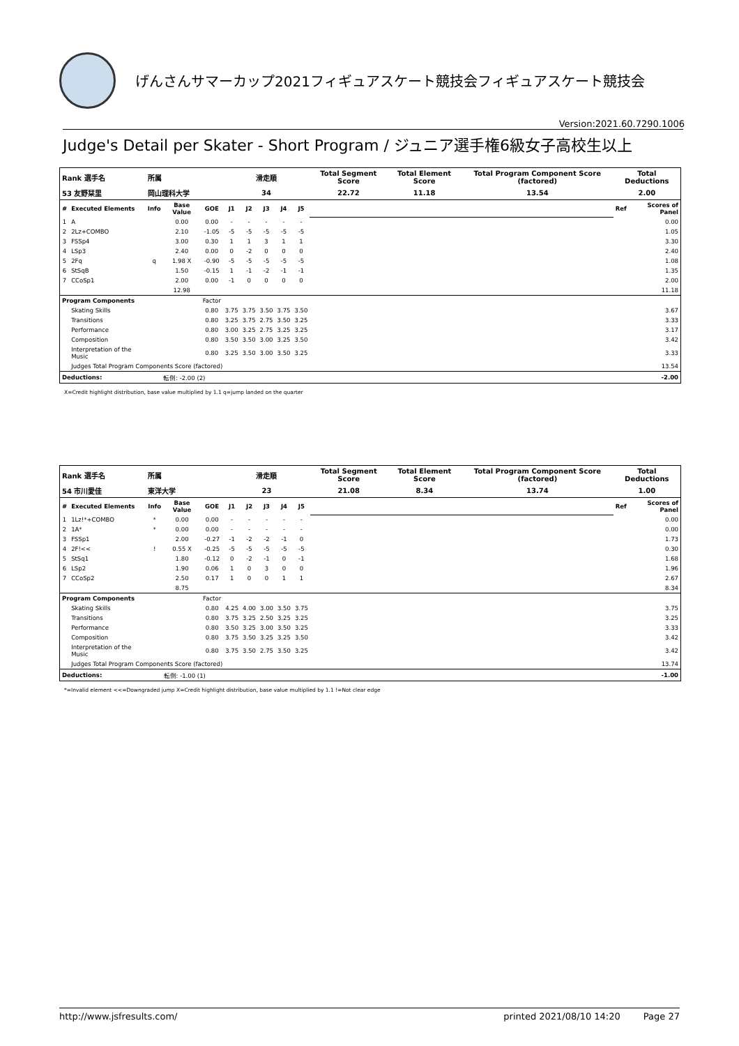げんさんサマーカップ2021フィギュアスケート競技会フィギュアスケート競技会
Version:2021.60.7290.1006
Judge's Detail per Skater - Short Program / ジュニア選手権6級女子高校生以上
| Rank 選手名 | | 所属 | | | 滑走順 | | | | | Total Segment Score | Total Element Score | Total Program Component Score (factored) | Total Deductions | |
| 53 友野栞里 | | 岡山理科大学 | | | 34 | | | | | 22.72 | 11.18 | 13.54 | 2.00 | |
| # | Executed Elements | Info | Base Value | GOE | J1 | J2 | J3 | J4 | J5 | | | | Ref | Scores of Panel |
| 1 | A | | 0.00 | 0.00 | - | - | - | - | - | | | | | 0.00 |
| 2 | 2Lz+COMBO | | 2.10 | -1.05 | -5 | -5 | -5 | -5 | -5 | | | | | 1.05 |
| 3 | FSSp4 | | 3.00 | 0.30 | 1 | 1 | 3 | 1 | 1 | | | | | 3.30 |
| 4 | LSp3 | | 2.40 | 0.00 | 0 | -2 | 0 | 0 | 0 | | | | | 2.40 |
| 5 | 2Fq | q | 1.98 X | -0.90 | -5 | -5 | -5 | -5 | -5 | | | | | 1.08 |
| 6 | StSqB | | 1.50 | -0.15 | 1 | -1 | -2 | -1 | -1 | | | | | 1.35 |
| 7 | CCoSp1 | | 2.00 | 0.00 | -1 | 0 | 0 | 0 | 0 | | | | | 2.00 |
| | | | 12.98 | | | | | | | | | | | 11.18 |
| Program Components | | | | Factor | | | | | | | | | | |
| | Skating Skills | | | 0.80 | 3.75 | 3.75 | 3.50 | 3.75 | 3.50 | | | | | 3.67 |
| | Transitions | | | 0.80 | 3.25 | 3.75 | 2.75 | 3.50 | 3.25 | | | | | 3.33 |
| | Performance | | | 0.80 | 3.00 | 3.25 | 2.75 | 3.25 | 3.25 | | | | | 3.17 |
| | Composition | | | 0.80 | 3.50 | 3.50 | 3.00 | 3.25 | 3.50 | | | | | 3.42 |
| | Interpretation of the Music | | | 0.80 | 3.25 | 3.50 | 3.00 | 3.50 | 3.25 | | | | | 3.33 |
| | Judges Total Program Components Score (factored) | | | | | | | | | | | | | 13.54 |
| Deductions: | | 転倒: -2.00 (2) | | | | | | | | | | | | -2.00 |
X=Credit highlight distribution, base value multiplied by 1.1 q=jump landed on the quarter
| Rank 選手名 | | 所属 | | | 滑走順 | | | | | Total Segment Score | Total Element Score | Total Program Component Score (factored) | Total Deductions | |
| 54 市川愛佳 | | 東洋大学 | | | 23 | | | | | 21.08 | 8.34 | 13.74 | 1.00 | |
| # | Executed Elements | Info | Base Value | GOE | J1 | J2 | J3 | J4 | J5 | | | | Ref | Scores of Panel |
| 1 | 1Lz!*+COMBO | * | 0.00 | 0.00 | - | - | - | - | - | | | | | 0.00 |
| 2 | 1A* | * | 0.00 | 0.00 | - | - | - | - | - | | | | | 0.00 |
| 3 | FSSp1 | | 2.00 | -0.27 | -1 | -2 | -2 | -1 | 0 | | | | | 1.73 |
| 4 | 2F!<< | ! | 0.55 X | -0.25 | -5 | -5 | -5 | -5 | -5 | | | | | 0.30 |
| 5 | StSq1 | | 1.80 | -0.12 | 0 | -2 | -1 | 0 | -1 | | | | | 1.68 |
| 6 | LSp2 | | 1.90 | 0.06 | 1 | 0 | 3 | 0 | 0 | | | | | 1.96 |
| 7 | CCoSp2 | | 2.50 | 0.17 | 1 | 0 | 0 | 1 | 1 | | | | | 2.67 |
| | | | 8.75 | | | | | | | | | | | 8.34 |
| Program Components | | | | Factor | | | | | | | | | | |
| | Skating Skills | | | 0.80 | 4.25 | 4.00 | 3.00 | 3.50 | 3.75 | | | | | 3.75 |
| | Transitions | | | 0.80 | 3.75 | 3.25 | 2.50 | 3.25 | 3.25 | | | | | 3.25 |
| | Performance | | | 0.80 | 3.50 | 3.25 | 3.00 | 3.50 | 3.25 | | | | | 3.33 |
| | Composition | | | 0.80 | 3.75 | 3.50 | 3.25 | 3.25 | 3.50 | | | | | 3.42 |
| | Interpretation of the Music | | | 0.80 | 3.75 | 3.50 | 2.75 | 3.50 | 3.25 | | | | | 3.42 |
| | Judges Total Program Components Score (factored) | | | | | | | | | | | | | 13.74 |
| Deductions: | | 転倒: -1.00 (1) | | | | | | | | | | | | -1.00 |
*=Invalid element <<=Downgraded jump X=Credit highlight distribution, base value multiplied by 1.1 !=Not clear edge
http://www.jsfresults.com/ printed 2021/08/10 14:20 Page 27